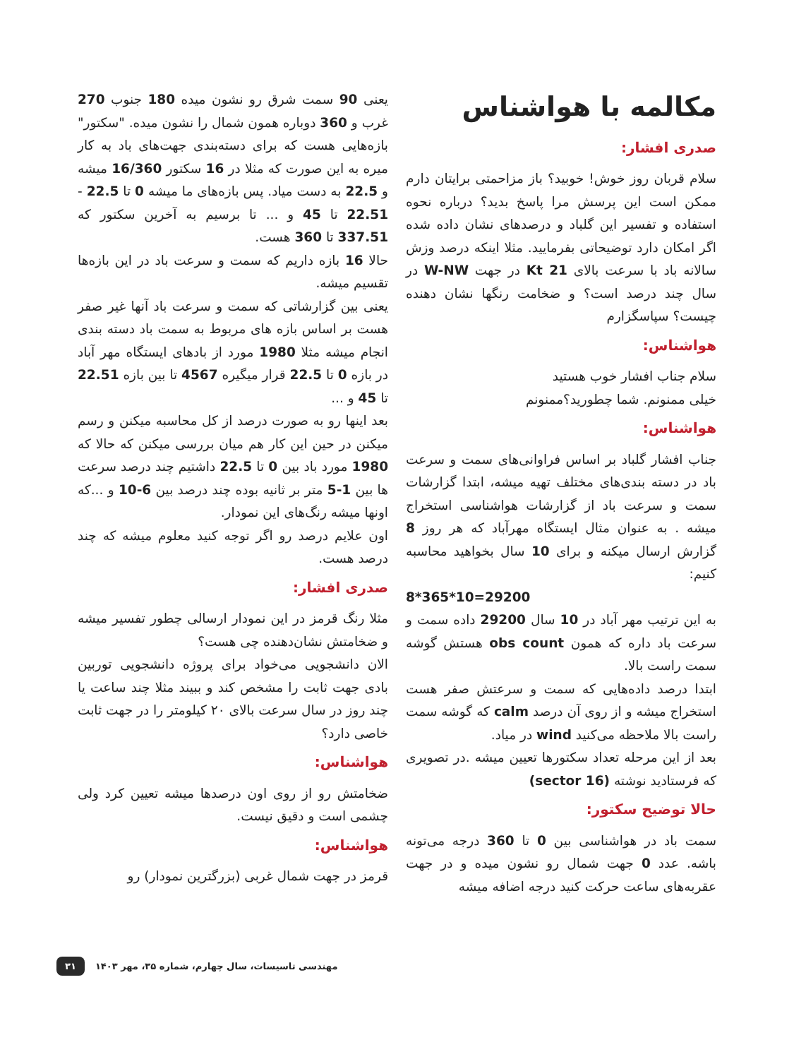مکالمه با هواشناس
صدری افشار:
سلام قربان روز خوش! خوبید؟ باز مزاحمتی برایتان دارم ممکن است این پرسش مرا پاسخ بدید؟ درباره نحوه استفاده و تفسیر این گلباد و درصدهای نشان داده شده اگر امکان دارد توضیحاتی بفرمایید. مثلا اینکه درصد وزش سالانه باد با سرعت بالای 21 Kt در جهت W-NW در سال چند درصد است؟ و ضخامت رنگها نشان دهنده چیست؟ سپاسگزارم
هواشناس:
سلام جناب افشار خوب هستید
خیلی ممنونم. شما چطورید؟ممنونم
هواشناس:
جناب افشار گلباد بر اساس فراوانی‌های سمت و سرعت باد در دسته بندی‌های مختلف تهیه میشه، ابتدا گزارشات سمت و سرعت باد از گزارشات هواشناسی استخراج میشه . به عنوان مثال ایستگاه مهرآباد که هر روز 8 گزارش ارسال میکنه و برای 10 سال بخواهید محاسبه کنیم:
8*365*10=29200
به این ترتیب مهر آباد در 10 سال 29200 داده سمت و سرعت باد داره که همون obs count هستش گوشه سمت راست بالا.
ابتدا درصد داده‌هایی که سمت و سرعتش صفر هست استخراج میشه و از روی آن درصد calm که گوشه سمت راست بالا ملاحظه می‌کنید wind در میاد.
بعد از این مرحله تعداد سکتورها تعیین میشه .در تصویری که فرستادید نوشته (16 sector)
حالا توضیح سکتور:
سمت باد در هواشناسی بین 0 تا 360 درجه می‌تونه باشه. عدد 0 جهت شمال رو نشون میده و در جهت عقربه‌های ساعت حرکت کنید درجه اضافه میشه
یعنی 90 سمت شرق رو نشون میده 180 جنوب 270 غرب و 360 دوباره همون شمال را نشون میده. "سکتور" بازه‌هایی هست که برای دسته‌بندی جهت‌های باد به کار میره به این صورت که مثلا در 16 سکتور 16/360 میشه و 22.5 به دست میاد. پس بازه‌های ما میشه 0 تا 22.5 - 22.51 تا 45 و ... تا برسیم به آخرین سکتور که 337.51 تا 360 هست.
حالا 16 بازه داریم که سمت و سرعت باد در این بازه‌ها تقسیم میشه.
یعنی بین گزارشاتی که سمت و سرعت باد آنها غیر صفر هست بر اساس بازه های مربوط به سمت باد دسته بندی انجام میشه مثلا 1980 مورد از بادهای ایستگاه مهر آباد در بازه 0 تا 22.5 قرار میگیره 4567 تا بین بازه 22.51 تا 45 و ...
بعد اینها رو به صورت درصد از کل محاسبه میکنن و رسم میکنن در حین این کار هم میان بررسی میکنن که حالا که 1980 مورد باد بین 0 تا 22.5 داشتیم چند درصد سرعت ها بین 1-5 متر بر ثانیه بوده چند درصد بین 6-10 و ...که اونها میشه رنگ‌های این نمودار.
اون علایم درصد رو اگر توجه کنید معلوم میشه که چند درصد هست.
صدری افشار:
مثلا رنگ قرمز در این نمودار ارسالی چطور تفسیر میشه و ضخامتش نشان‌دهنده چی هست؟
الان دانشجویی می‌خواد برای پروژه دانشجویی توربین بادی جهت ثابت را مشخص کند و ببیند مثلا چند ساعت یا چند روز در سال سرعت بالای ۲۰ کیلومتر را در جهت ثابت خاصی دارد؟
هواشناس:
ضخامتش رو از روی اون درصدها میشه تعیین کرد ولی چشمی است و دقیق نیست.
هواشناس:
قرمز در جهت شمال غربی (بزرگترین نمودار) رو
مهندسی تاسیسات، سال چهارم، شماره ۳۵، مهر ۱۴۰۳ ۳۱